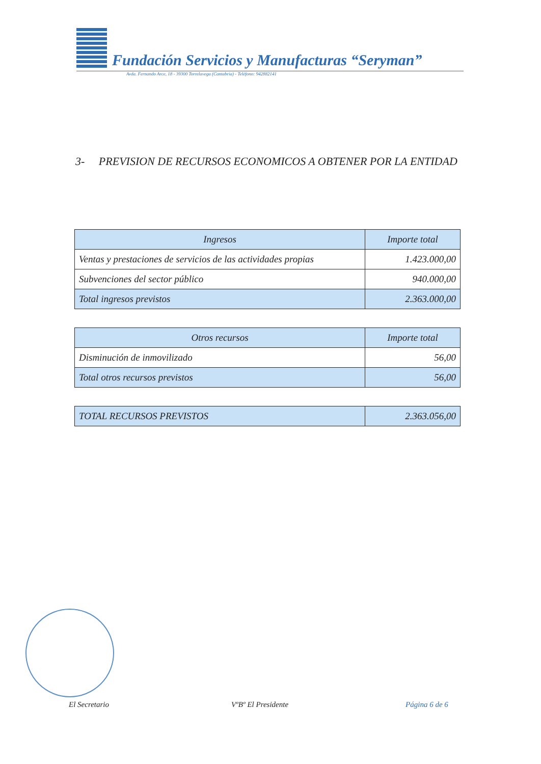Fundación Servicios y Manufacturas “Seryman”
Avda. Fernando Arce, 18 - 39300 Torrelavega (Cantabria) - Teléfono: 942882141
3- PREVISION DE RECURSOS ECONOMICOS A OBTENER POR LA ENTIDAD
| Ingresos | Importe total |
| --- | --- |
| Ventas y prestaciones de servicios de las actividades propias | 1.423.000,00 |
| Subvenciones del sector público | 940.000,00 |
| Total ingresos previstos | 2.363.000,00 |
| Otros recursos | Importe total |
| --- | --- |
| Disminución de inmovilizado | 56,00 |
| Total otros recursos previstos | 56,00 |
| TOTAL RECURSOS PREVISTOS | 2.363.056,00 |
El Secretario VºBº El Presidente Página 6 de 6